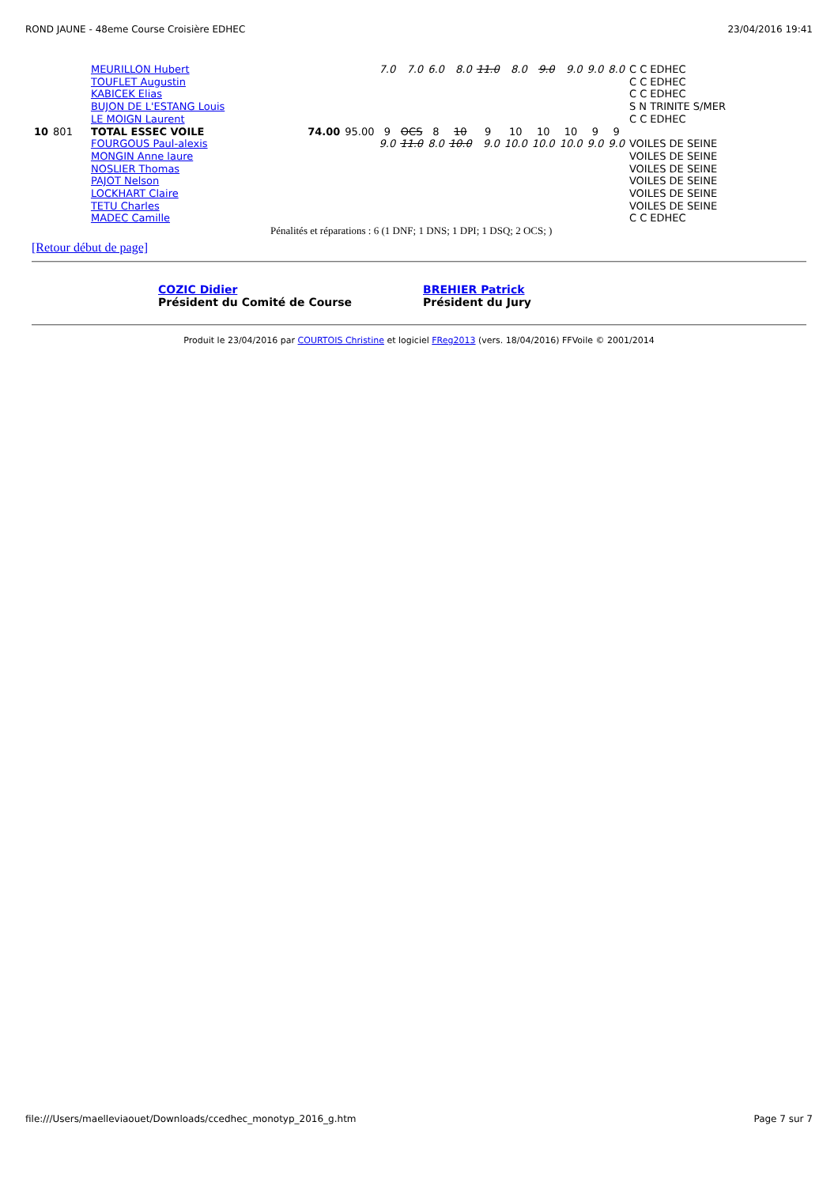ROND JAUNE - 48eme Course Croisière EDHEC 23/04/2016 19:41
| | | MEURILLON Hubert | | | 7.0 | 7.0 | 6.0 | 8.0 | 11.0 | 8.0 | 9.0 | 9.0 | 9.0 | 8.0 | C C EDHEC |
| | | TOUFLET Augustin | | | | | | | | | | | | | C C EDHEC |
| | | KABICEK Elias | | | | | | | | | | | | | C C EDHEC |
| | | BUJON DE L'ESTANG Louis | | | | | | | | | | | | | S N TRINITE S/MER |
| | | LE MOIGN Laurent | | | | | | | | | | | | | C C EDHEC |
| 10 | 801 | TOTAL ESSEC VOILE | 74.00 | 95.00 | 9 | OCS | 8 | 10 | 9 | 10 | 10 | 10 | 9 | 9 | |
| | | FOURGOUS Paul-alexis | | | 9.0 | 11.0 | 8.0 | 10.0 | 9.0 | 10.0 | 10.0 | 10.0 | 9.0 | 9.0 | VOILES DE SEINE |
| | | MONGIN Anne laure | | | | | | | | | | | | | VOILES DE SEINE |
| | | NOSLIER Thomas | | | | | | | | | | | | | VOILES DE SEINE |
| | | PAJOT Nelson | | | | | | | | | | | | | VOILES DE SEINE |
| | | LOCKHART Claire | | | | | | | | | | | | | VOILES DE SEINE |
| | | TETU Charles | | | | | | | | | | | | | VOILES DE SEINE |
| | | MADEC Camille | | | | | | | | | | | | | C C EDHEC |
Pénalités et réparations : 6 (1 DNF; 1 DNS; 1 DPI; 1 DSQ; 2 OCS; )
[Retour début de page]
COZIC Didier
Président du Comité de Course
BREHIER Patrick
Président du Jury
Produit le 23/04/2016 par COURTOIS Christine et logiciel FReg2013 (vers. 18/04/2016) FFVoile © 2001/2014
file:///Users/maelleviaouet/Downloads/ccedhec_monotyp_2016_g.htm Page 7 sur 7